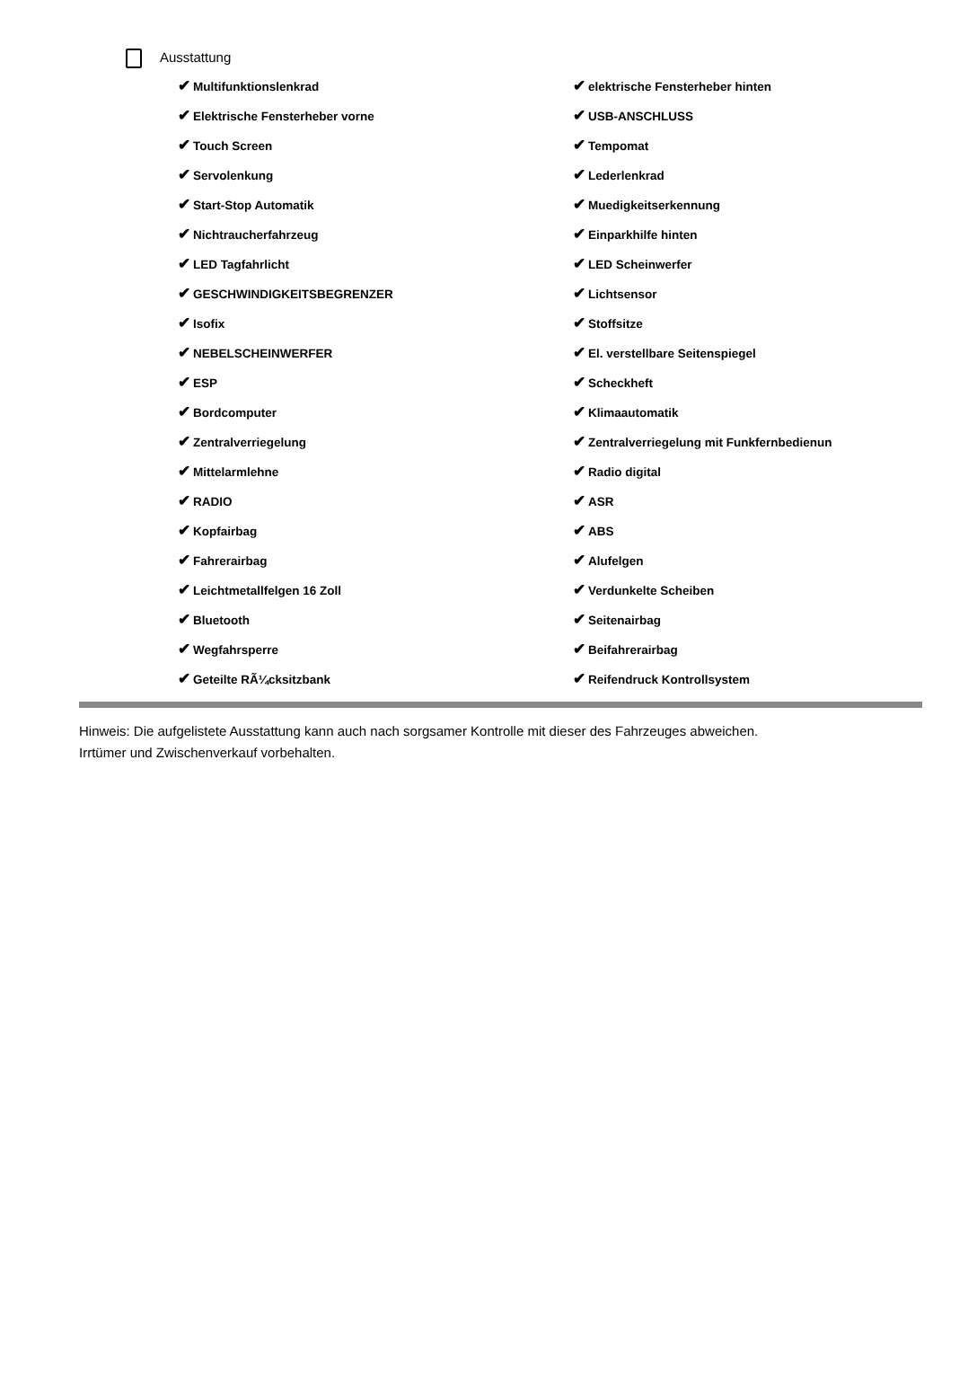Ausstattung
✔ Multifunktionslenkrad
✔ elektrische Fensterheber hinten
✔ Elektrische Fensterheber vorne
✔ USB-ANSCHLUSS
✔ Touch Screen
✔ Tempomat
✔ Servolenkung
✔ Lederlenkrad
✔ Start-Stop Automatik
✔ Muedigkeitserkennung
✔ Nichtraucherfahrzeug
✔ Einparkhilfe hinten
✔ LED Tagfahrlicht
✔ LED Scheinwerfer
✔ GESCHWINDIGKEITSBEGRENZER
✔ Lichtsensor
✔ Isofix
✔ Stoffsitze
✔ NEBELSCHEINWERFER
✔ El. verstellbare Seitenspiegel
✔ ESP
✔ Scheckheft
✔ Bordcomputer
✔ Klimaautomatik
✔ Zentralverriegelung
✔ Zentralverriegelung mit Funkfernbedienun
✔ Mittelarmlehne
✔ Radio digital
✔ RADIO
✔ ASR
✔ Kopfairbag
✔ ABS
✔ Fahrerairbag
✔ Alufelgen
✔ Leichtmetallfelgen 16 Zoll
✔ Verdunkelte Scheiben
✔ Bluetooth
✔ Seitenairbag
✔ Wegfahrsperre
✔ Beifahrerairbag
✔ Geteilte RÃ¼cksitzbank
✔ Reifendruck Kontrollsystem
Hinweis: Die aufgelistete Ausstattung kann auch nach sorgsamer Kontrolle mit dieser des Fahrzeuges abweichen. Irrtümer und Zwischenverkauf vorbehalten.